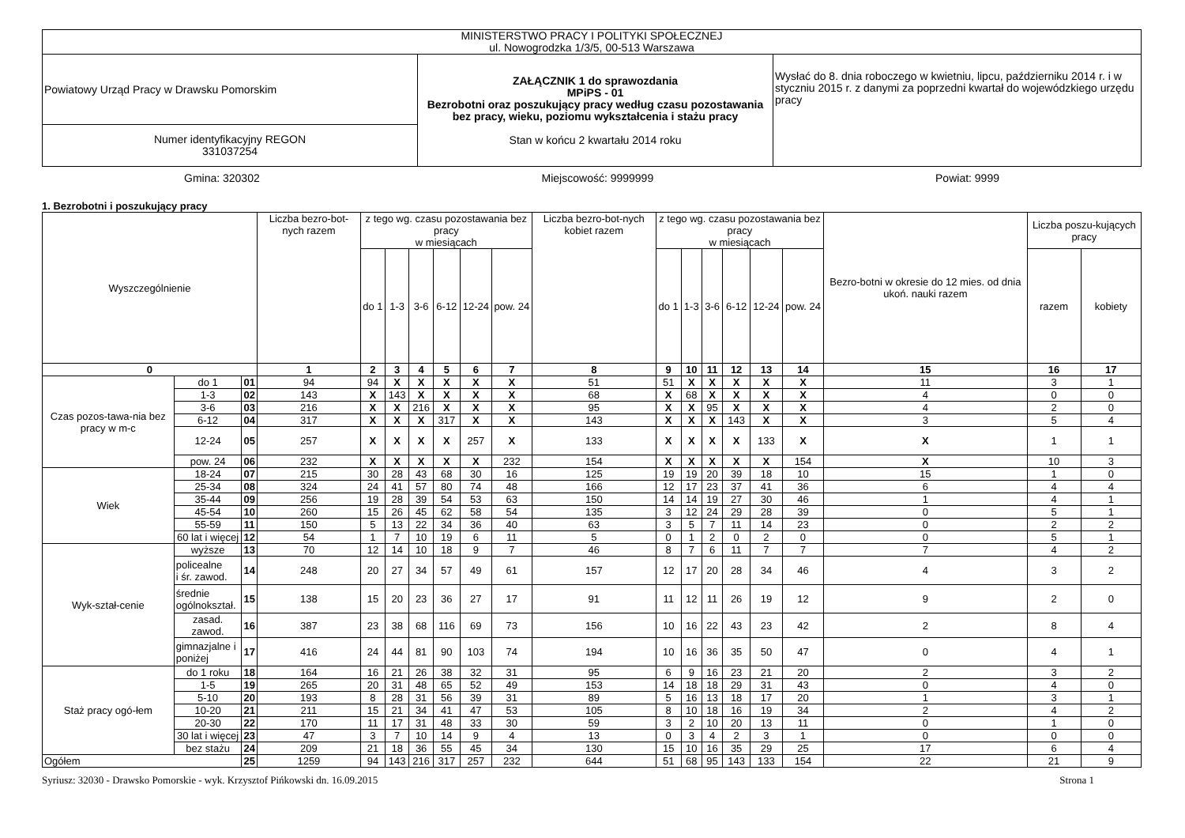| MINISTERSTWO PRACY I POLITYKI SPOŁECZNEJ ul. Nowogrodzka 1/3/5, 00-513 Warszawa | | |
| Powiatowy Urząd Pracy w Drawsku Pomorskim | ZAŁĄCZNIK 1 do sprawozdania MPiPS - 01 Bezrobotni oraz poszukujący pracy według czasu pozostawania bez pracy, wieku, poziomu wykształcenia i stażu pracy Stan w końcu 2 kwartału 2014 roku | Wysłać do 8. dnia roboczego w kwietniu, lipcu, październiku 2014 r. i w styczniu 2015 r. z danymi za poprzedni kwartał do wojewódzkiego urzędu pracy |
| Numer identyfikacyjny REGON 331037254 | | |
Gmina: 320302 Miejscowość: 9999999 Powiat: 9999
1. Bezrobotni i poszukujący pracy
| Wyszczególnienie | | | Liczba bezro-bot-nych razem | z tego wg. czasu pozostawania bez pracy w miesiącach | | | | | | Liczba bezro-bot-nych kobiet razem | z tego wg. czasu pozostawania bez pracy w miesiącach | | | | | | Bezro-botni w okresie do 12 mies. od dnia ukoń. nauki razem | Liczba poszu-kujących pracy | |
| --- | --- | --- | --- | --- | --- | --- | --- | --- | --- | --- | --- | --- | --- | --- | --- | --- | --- | --- | --- |
| | | | | do 1 | 1-3 | 3-6 | 6-12 | 12-24 | pow. 24 | | do 1 | 1-3 | 3-6 | 6-12 | 12-24 | pow. 24 | | razem | kobiety |
| 0 | | | 1 | 2 | 3 | 4 | 5 | 6 | 7 | 8 | 9 | 10 | 11 | 12 | 13 | 14 | 15 | 16 | 17 |
| Czas pozos-tawa-nia bez pracy w m-c | do 1 | 01 | 94 | 94 | X | X | X | X | X | 51 | 51 | X | X | X | X | X | 11 | 3 | 1 |
| | 1-3 | 02 | 143 | X | 143 | X | X | X | X | 68 | X | 68 | X | X | X | X | 4 | 0 | 0 |
| | 3-6 | 03 | 216 | X | X | 216 | X | X | X | 95 | X | X | 95 | X | X | X | 4 | 2 | 0 |
| | 6-12 | 04 | 317 | X | X | X | 317 | X | X | 143 | X | X | X | 143 | X | X | 3 | 5 | 4 |
| | 12-24 | 05 | 257 | X | X | X | X | 257 | X | 133 | X | X | X | X | 133 | X | X | 1 | 1 |
| | pow. 24 | 06 | 232 | X | X | X | X | X | 232 | 154 | X | X | X | X | X | 154 | X | 10 | 3 |
| Wiek | 18-24 | 07 | 215 | 30 | 28 | 43 | 68 | 30 | 16 | 125 | 19 | 19 | 20 | 39 | 18 | 10 | 15 | 1 | 0 |
| | 25-34 | 08 | 324 | 24 | 41 | 57 | 80 | 74 | 48 | 166 | 12 | 17 | 23 | 37 | 41 | 36 | 6 | 4 | 4 |
| | 35-44 | 09 | 256 | 19 | 28 | 39 | 54 | 53 | 63 | 150 | 14 | 14 | 19 | 27 | 30 | 46 | 1 | 4 | 1 |
| | 45-54 | 10 | 260 | 15 | 26 | 45 | 62 | 58 | 54 | 135 | 3 | 12 | 24 | 29 | 28 | 39 | 0 | 5 | 1 |
| | 55-59 | 11 | 150 | 5 | 13 | 22 | 34 | 36 | 40 | 63 | 3 | 5 | 7 | 11 | 14 | 23 | 0 | 2 | 2 |
| | 60 lat i więcej | 12 | 54 | 1 | 7 | 10 | 19 | 6 | 11 | 5 | 0 | 1 | 2 | 0 | 2 | 0 | 0 | 5 | 1 |
| Wyk-ształ-cenie | wyższe | 13 | 70 | 12 | 14 | 10 | 18 | 9 | 7 | 46 | 8 | 7 | 6 | 11 | 7 | 7 | 7 | 4 | 2 |
| | policealne i śr. zawod. | 14 | 248 | 20 | 27 | 34 | 57 | 49 | 61 | 157 | 12 | 17 | 20 | 28 | 34 | 46 | 4 | 3 | 2 |
| | średnie ogólnokształ. | 15 | 138 | 15 | 20 | 23 | 36 | 27 | 17 | 91 | 11 | 12 | 11 | 26 | 19 | 12 | 9 | 2 | 0 |
| | zasad. zawod. | 16 | 387 | 23 | 38 | 68 | 116 | 69 | 73 | 156 | 10 | 16 | 22 | 43 | 23 | 42 | 2 | 8 | 4 |
| | gimnazjalne i poniżej | 17 | 416 | 24 | 44 | 81 | 90 | 103 | 74 | 194 | 10 | 16 | 36 | 35 | 50 | 47 | 0 | 4 | 1 |
| Staż pracy ogó-łem | do 1 roku | 18 | 164 | 16 | 21 | 26 | 38 | 32 | 31 | 95 | 6 | 9 | 16 | 23 | 21 | 20 | 2 | 3 | 2 |
| | 1-5 | 19 | 265 | 20 | 31 | 48 | 65 | 52 | 49 | 153 | 14 | 18 | 18 | 29 | 31 | 43 | 0 | 4 | 0 |
| | 5-10 | 20 | 193 | 8 | 28 | 31 | 56 | 39 | 31 | 89 | 5 | 16 | 13 | 18 | 17 | 20 | 1 | 3 | 1 |
| | 10-20 | 21 | 211 | 15 | 21 | 34 | 41 | 47 | 53 | 105 | 8 | 10 | 18 | 16 | 19 | 34 | 2 | 4 | 2 |
| | 20-30 | 22 | 170 | 11 | 17 | 31 | 48 | 33 | 30 | 59 | 3 | 2 | 10 | 20 | 13 | 11 | 0 | 1 | 0 |
| | 30 lat i więcej | 23 | 47 | 3 | 7 | 10 | 14 | 9 | 4 | 13 | 0 | 3 | 4 | 2 | 3 | 1 | 0 | 0 | 0 |
| | bez stażu | 24 | 209 | 21 | 18 | 36 | 55 | 45 | 34 | 130 | 15 | 10 | 16 | 35 | 29 | 25 | 17 | 6 | 4 |
| Ogółem | | 25 | 1259 | 94 | 143 | 216 | 317 | 257 | 232 | 644 | 51 | 68 | 95 | 143 | 133 | 154 | 22 | 21 | 9 |
Syriusz: 32030 - Drawsko Pomorskie - wyk. Krzysztof Pińkowski dn. 16.09.2015 Strona 1